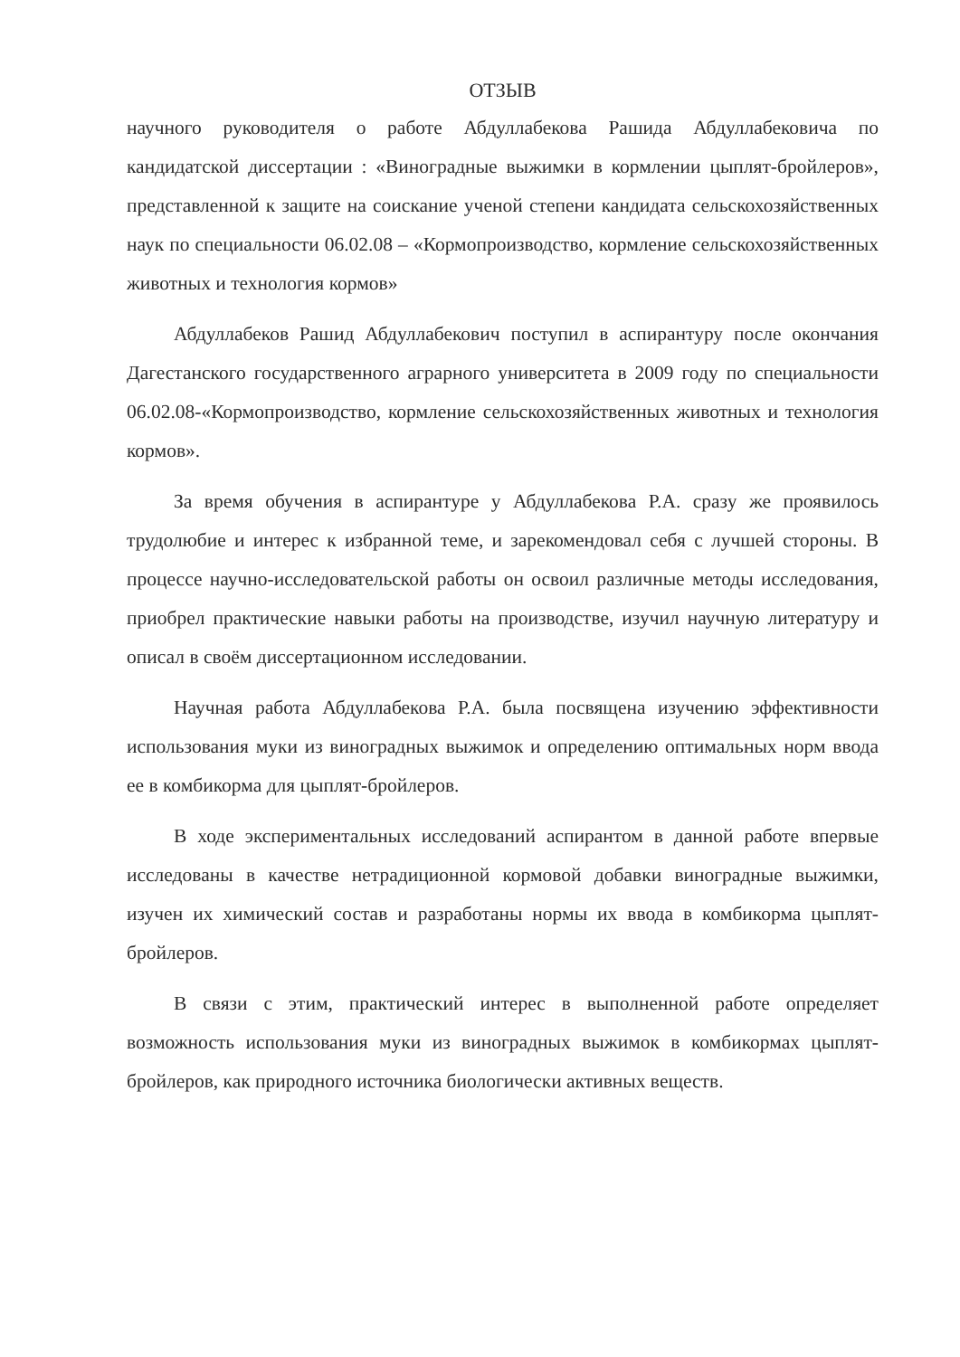ОТЗЫВ
научного руководителя о работе Абдуллабекова Рашида Абдуллабековича по кандидатской диссертации : «Виноградные выжимки в кормлении цыплят-бройлеров», представленной к защите на соискание ученой степени кандидата сельскохозяйственных наук по специальности 06.02.08 – «Кормопроизводство, кормление сельскохозяйственных животных и технология кормов»
Абдуллабеков Рашид Абдуллабекович поступил в аспирантуру после окончания Дагестанского государственного аграрного университета в 2009 году по специальности 06.02.08-«Кормопроизводство, кормление сельскохозяйственных животных и технология кормов».
За время обучения в аспирантуре у Абдуллабекова Р.А. сразу же проявилось трудолюбие и интерес к избранной теме, и зарекомендовал себя с лучшей стороны. В процессе научно-исследовательской работы он освоил различные методы исследования, приобрел практические навыки работы на производстве, изучил научную литературу и описал в своём диссертационном исследовании.
Научная работа Абдуллабекова Р.А. была посвящена изучению эффективности использования муки из виноградных выжимок и определению оптимальных норм ввода ее в комбикорма для цыплят-бройлеров.
В ходе экспериментальных исследований аспирантом в данной работе впервые исследованы в качестве нетрадиционной кормовой добавки виноградные выжимки, изучен их химический состав и разработаны нормы их ввода в комбикорма цыплят-бройлеров.
В связи с этим, практический интерес в выполненной работе определяет возможность использования муки из виноградных выжимок в комбикормах цыплят-бройлеров, как природного источника биологически активных веществ.